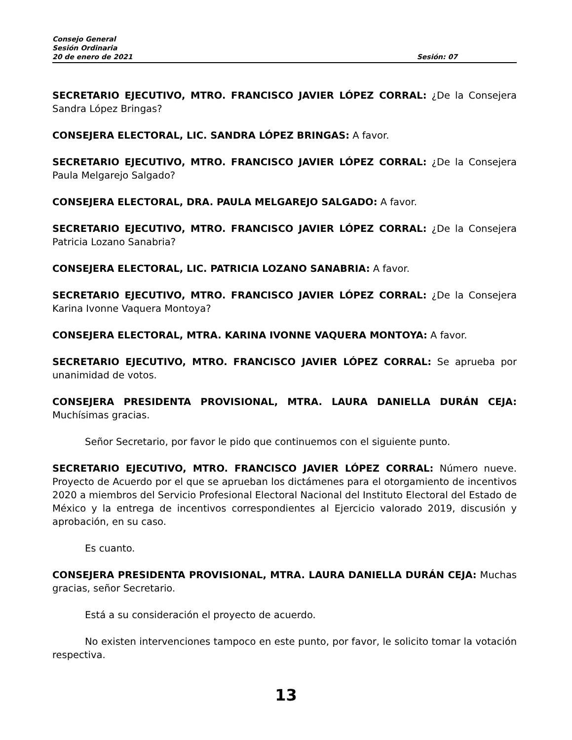Consejo General
Sesión Ordinaria
20 de enero de 2021 Sesión: 07
SECRETARIO EJECUTIVO, MTRO. FRANCISCO JAVIER LÓPEZ CORRAL: ¿De la Consejera Sandra López Bringas?
CONSEJERA ELECTORAL, LIC. SANDRA LÓPEZ BRINGAS: A favor.
SECRETARIO EJECUTIVO, MTRO. FRANCISCO JAVIER LÓPEZ CORRAL: ¿De la Consejera Paula Melgarejo Salgado?
CONSEJERA ELECTORAL, DRA. PAULA MELGAREJO SALGADO: A favor.
SECRETARIO EJECUTIVO, MTRO. FRANCISCO JAVIER LÓPEZ CORRAL: ¿De la Consejera Patricia Lozano Sanabria?
CONSEJERA ELECTORAL, LIC. PATRICIA LOZANO SANABRIA: A favor.
SECRETARIO EJECUTIVO, MTRO. FRANCISCO JAVIER LÓPEZ CORRAL: ¿De la Consejera Karina Ivonne Vaquera Montoya?
CONSEJERA ELECTORAL, MTRA. KARINA IVONNE VAQUERA MONTOYA: A favor.
SECRETARIO EJECUTIVO, MTRO. FRANCISCO JAVIER LÓPEZ CORRAL: Se aprueba por unanimidad de votos.
CONSEJERA PRESIDENTA PROVISIONAL, MTRA. LAURA DANIELLA DURÁN CEJA: Muchísimas gracias.
Señor Secretario, por favor le pido que continuemos con el siguiente punto.
SECRETARIO EJECUTIVO, MTRO. FRANCISCO JAVIER LÓPEZ CORRAL: Número nueve. Proyecto de Acuerdo por el que se aprueban los dictámenes para el otorgamiento de incentivos 2020 a miembros del Servicio Profesional Electoral Nacional del Instituto Electoral del Estado de México y la entrega de incentivos correspondientes al Ejercicio valorado 2019, discusión y aprobación, en su caso.
Es cuanto.
CONSEJERA PRESIDENTA PROVISIONAL, MTRA. LAURA DANIELLA DURÁN CEJA: Muchas gracias, señor Secretario.
Está a su consideración el proyecto de acuerdo.
No existen intervenciones tampoco en este punto, por favor, le solicito tomar la votación respectiva.
13